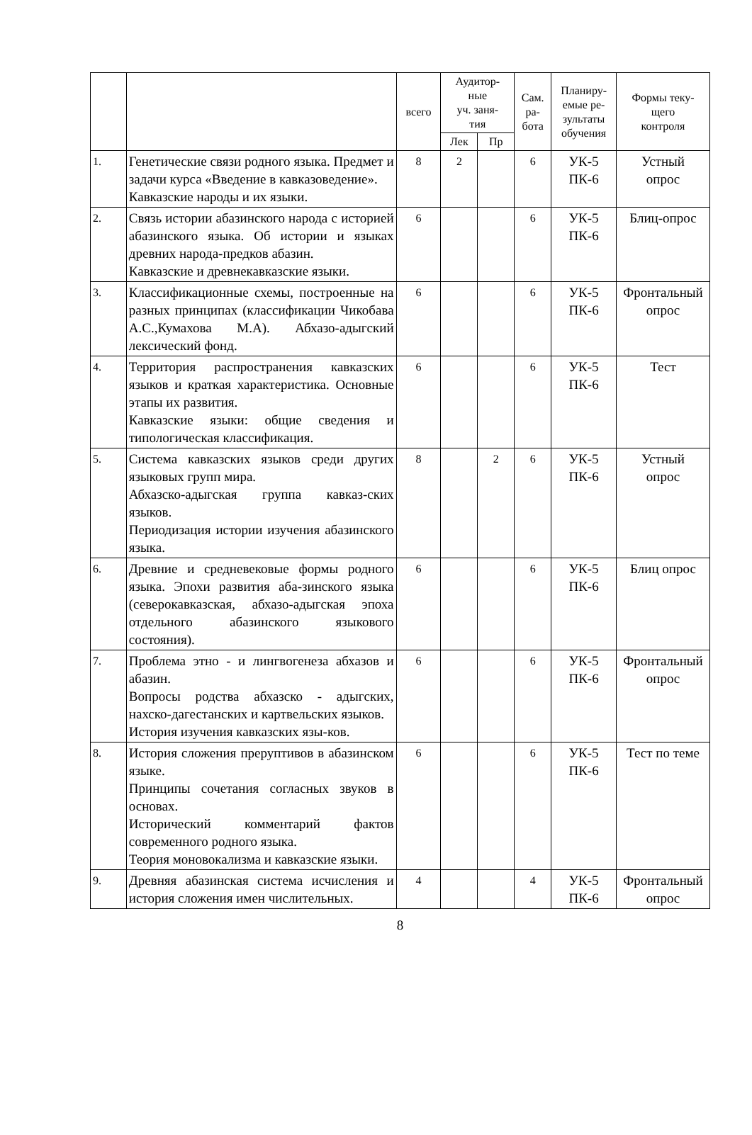| | | всего | Аудитор- ные уч. заня- тия | | Сам. ра- бота | Планиру- емые ре- зультаты обучения | Формы теку- щего контроля |
| --- | --- | --- | --- | --- | --- | --- | --- |
| | | | Лек | Пр | | | |
| 1. | Генетические связи родного языка. Предмет и задачи курса «Введение в кавказоведение». Кавказские народы и их языки. | 8 | 2 | | 6 | УК-5 ПК-6 | Устный опрос |
| 2. | Связь истории абазинского народа с историей абазинского языка. Об истории и языках древних народа-предков абазин. Кавказские и древнекавказские языки. | 6 | | | 6 | УК-5 ПК-6 | Блиц-опрос |
| 3. | Классификационные схемы, построенные на разных принципах (классификации Чикобава А.С.,Кумахова М.А). Абхазо-адыгский лексический фонд. | 6 | | | 6 | УК-5 ПК-6 | Фронтальный опрос |
| 4. | Территория распространения кавказских языков и краткая характеристика. Основные этапы их развития. Кавказские языки: общие сведения и типологическая классификация. | 6 | | | 6 | УК-5 ПК-6 | Тест |
| 5. | Система кавказских языков среди других языковых групп мира. Абхазско-адыгская группа кавказ-ских языков. Периодизация истории изучения абазинского языка. | 8 | | 2 | 6 | УК-5 ПК-6 | Устный опрос |
| 6. | Древние и средневековые формы родного языка. Эпохи развития аба-зинского языка (северокавказская, абхазо-адыгская эпоха отдельного абазинского языкового состояния). | 6 | | | 6 | УК-5 ПК-6 | Блиц опрос |
| 7. | Проблема этно - и лингвогенеза абхазов и абазин. Вопросы родства абхазско - адыгских, нахско-дагестанских и картвельских языков. История изучения кавказских язы-ков. | 6 | | | 6 | УК-5 ПК-6 | Фронтальный опрос |
| 8. | История сложения преруптивов в абазинском языке. Принципы сочетания согласных звуков в основах. Исторический комментарий фактов современного родного языка. Теория моновокализма и кавказские языки. | 6 | | | 6 | УК-5 ПК-6 | Тест по теме |
| 9. | Древняя абазинская система исчисления и история сложения имен числительных. | 4 | | | 4 | УК-5 ПК-6 | Фронтальный опрос |
8